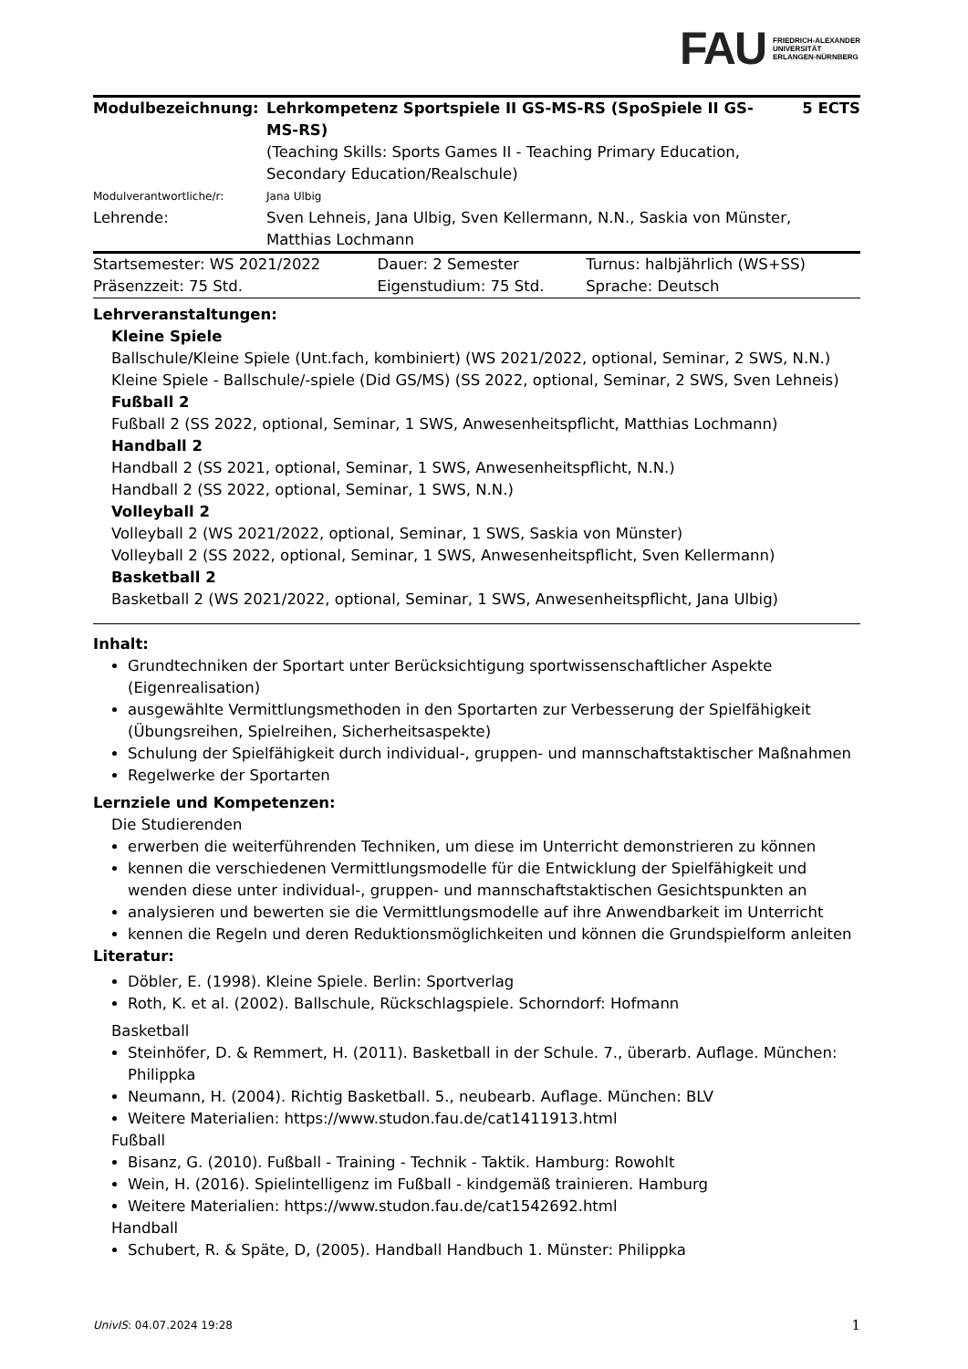FAU FRIEDRICH-ALEXANDER
UNIVERSITÄT
ERLANGEN-NÜRNBERG
| Modulbezeichnung: | Lehrkompetenz Sportspiele II GS-MS-RS (SpoSpiele II GS-MS-RS) (Teaching Skills: Sports Games II - Teaching Primary Education, Secondary Education/Realschule) | 5 ECTS |
| Modulverantwortliche/r: | Jana Ulbig | |
| Lehrende: | Sven Lehneis, Jana Ulbig, Sven Kellermann, N.N., Saskia von Münster, Matthias Lochmann | |
| Startsemester: WS 2021/2022 | Dauer: 2 Semester | Turnus: halbjährlich (WS+SS) |
| Präsenzzeit: 75 Std. | Eigenstudium: 75 Std. | Sprache: Deutsch |
Lehrveranstaltungen:
Kleine Spiele
Ballschule/Kleine Spiele (Unt.fach, kombiniert) (WS 2021/2022, optional, Seminar, 2 SWS, N.N.)
Kleine Spiele - Ballschule/-spiele (Did GS/MS) (SS 2022, optional, Seminar, 2 SWS, Sven Lehneis)
Fußball 2
Fußball 2 (SS 2022, optional, Seminar, 1 SWS, Anwesenheitspflicht, Matthias Lochmann)
Handball 2
Handball 2 (SS 2021, optional, Seminar, 1 SWS, Anwesenheitspflicht, N.N.)
Handball 2 (SS 2022, optional, Seminar, 1 SWS, N.N.)
Volleyball 2
Volleyball 2 (WS 2021/2022, optional, Seminar, 1 SWS, Saskia von Münster)
Volleyball 2 (SS 2022, optional, Seminar, 1 SWS, Anwesenheitspflicht, Sven Kellermann)
Basketball 2
Basketball 2 (WS 2021/2022, optional, Seminar, 1 SWS, Anwesenheitspflicht, Jana Ulbig)
Inhalt:
Grundtechniken der Sportart unter Berücksichtigung sportwissenschaftlicher Aspekte (Eigenrealisation)
ausgewählte Vermittlungsmethoden in den Sportarten zur Verbesserung der Spielfähigkeit (Übungsreihen, Spielreihen, Sicherheitsaspekte)
Schulung der Spielfähigkeit durch individual-, gruppen- und mannschaftstaktischer Maßnahmen
Regelwerke der Sportarten
Lernziele und Kompetenzen:
Die Studierenden
erwerben die weiterführenden Techniken, um diese im Unterricht demonstrieren zu können
kennen die verschiedenen Vermittlungsmodelle für die Entwicklung der Spielfähigkeit und wenden diese unter individual-, gruppen- und mannschaftstaktischen Gesichtspunkten an
analysieren und bewerten sie die Vermittlungsmodelle auf ihre Anwendbarkeit im Unterricht
kennen die Regeln und deren Reduktionsmöglichkeiten und können die Grundspielform anleiten
Literatur:
Döbler, E. (1998). Kleine Spiele. Berlin: Sportverlag
Roth, K. et al. (2002). Ballschule, Rückschlagspiele. Schorndorf: Hofmann
Basketball
Steinhöfer, D. & Remmert, H. (2011). Basketball in der Schule. 7., überarb. Auflage. München: Philippka
Neumann, H. (2004). Richtig Basketball. 5., neubearb. Auflage. München: BLV
Weitere Materialien: https://www.studon.fau.de/cat1411913.html
Fußball
Bisanz, G. (2010). Fußball - Training - Technik - Taktik. Hamburg: Rowohlt
Wein, H. (2016). Spielintelligenz im Fußball - kindgemäß trainieren. Hamburg
Weitere Materialien: https://www.studon.fau.de/cat1542692.html
Handball
Schubert, R. & Späte, D, (2005). Handball Handbuch 1. Münster: Philippka
UnivIS: 04.07.2024 19:28 1